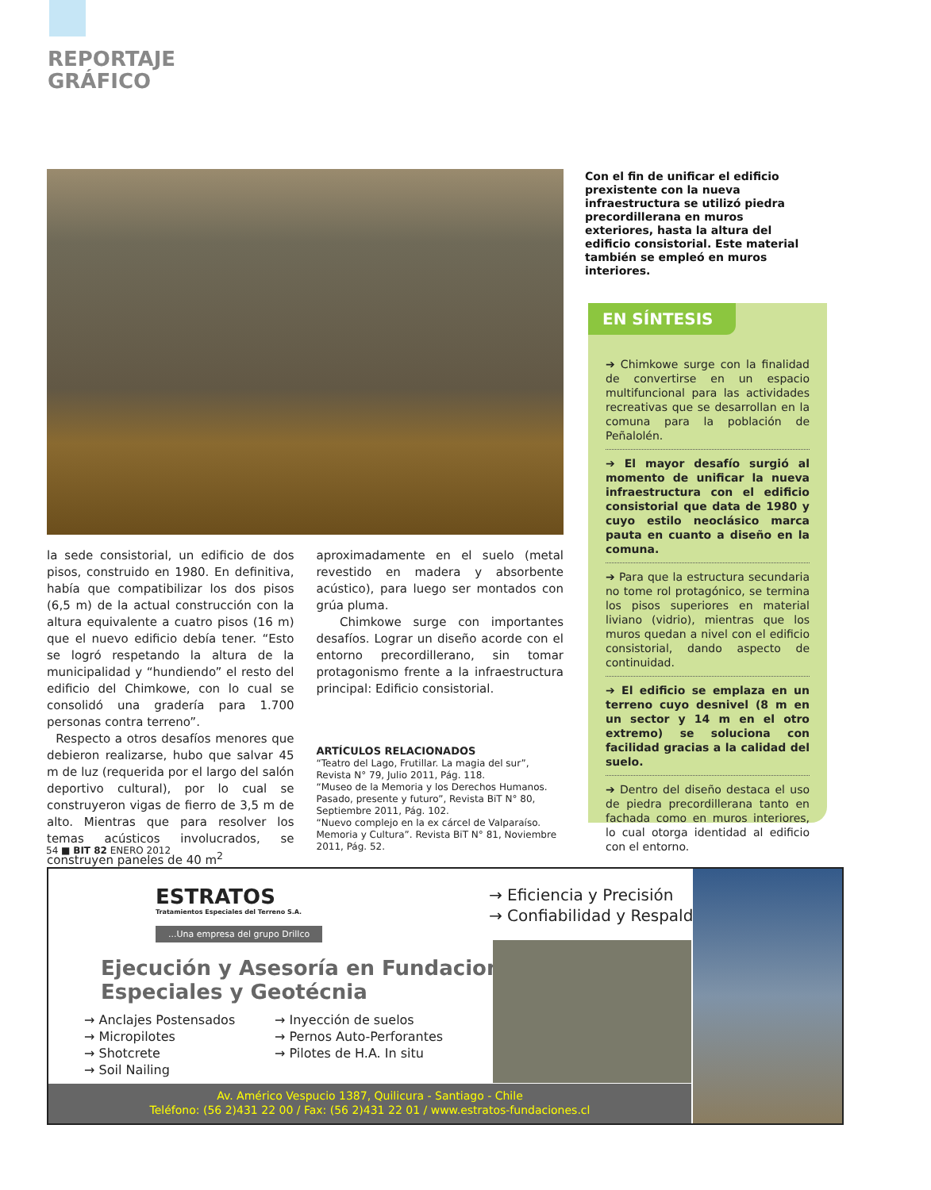REPORTAJE
GRÁFICO
Con el fin de unificar el edificio prexistente con la nueva infraestructura se utilizó piedra precordillerana en muros exteriores, hasta la altura del edificio consistorial. Este material también se empleó en muros interiores.
la sede consistorial, un edificio de dos pisos, construido en 1980. En definitiva, había que compatibilizar los dos pisos (6,5 m) de la actual construcción con la altura equivalente a cuatro pisos (16 m) que el nuevo edificio debía tener. “Esto se logró respetando la altura de la municipalidad y “hundiendo” el resto del edificio del Chimkowe, con lo cual se consolidó una gradería para 1.700 personas contra terreno”.
Respecto a otros desafíos menores que debieron realizarse, hubo que salvar 45 m de luz (requerida por el largo del salón deportivo cultural), por lo cual se construyeron vigas de fierro de 3,5 m de alto. Mientras que para resolver los temas acústicos involucrados, se construyen paneles de 40 m<sup>2</sup>
aproximadamente en el suelo (metal revestido en madera y absorbente acústico), para luego ser montados con grúa pluma.
Chimkowe surge con importantes desafíos. Lograr un diseño acorde con el entorno precordillerano, sin tomar protagonismo frente a la infraestructura principal: Edificio consistorial.
ARTÍCULOS RELACIONADOS
“Teatro del Lago, Frutillar. La magia del sur”, Revista N° 79, Julio 2011, Pág. 118.
“Museo de la Memoria y los Derechos Humanos. Pasado, presente y futuro”, Revista BiT N° 80, Septiembre 2011, Pág. 102.
“Nuevo complejo en la ex cárcel de Valparaíso. Memoria y Cultura”. Revista BiT N° 81, Noviembre 2011, Pág. 52.
EN SÍNTESIS
➔ Chimkowe surge con la finalidad de convertirse en un espacio multifuncional para las actividades recreativas que se desarrollan en la comuna para la población de Peñalolén.
➔ El mayor desafío surgió al momento de unificar la nueva infraestructura con el edificio consistorial que data de 1980 y cuyo estilo neoclásico marca pauta en cuanto a diseño en la comuna.
➔ Para que la estructura secundaria no tome rol protagónico, se termina los pisos superiores en material liviano (vidrio), mientras que los muros quedan a nivel con el edificio consistorial, dando aspecto de continuidad.
➔ El edificio se emplaza en un terreno cuyo desnivel (8 m en un sector y 14 m en el otro extremo) se soluciona con facilidad gracias a la calidad del suelo.
➔ Dentro del diseño destaca el uso de piedra precordillerana tanto en fachada como en muros interiores, lo cual otorga identidad al edificio con el entorno.
54 ■ BIT 82 ENERO 2012
ESTRATOS
Tratamientos Especiales del Terreno S.A.
...Una empresa del grupo Drillco
Ejecución y Asesoría en Fundaciones
Especiales y Geotécnia
→ Anclajes Postensados
→ Micropilotes
→ Shotcrete
→ Soil Nailing
→ Inyección de suelos
→ Pernos Auto-Perforantes
→ Pilotes de H.A. In situ
→ Eficiencia y Precisión
→ Confiabilidad y Respaldo
Av. Américo Vespucio 1387, Quilicura - Santiago - Chile
Teléfono: (56 2)431 22 00 / Fax: (56 2)431 22 01 / www.estratos-fundaciones.cl